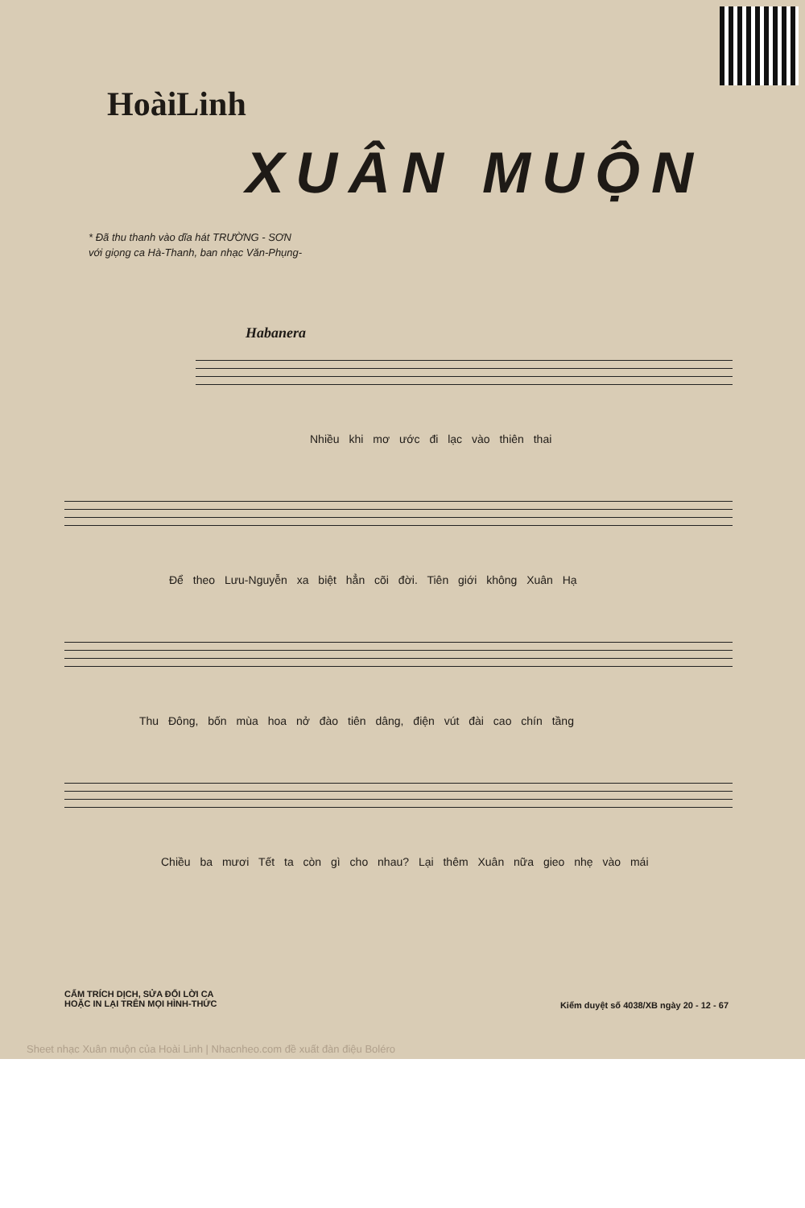HoàiLinh
XUÂN MUỘN
* Đã thu thanh vào dĩa hát TRƯỜNG - SƠN
với giọng ca Hà-Thanh, ban nhạc Văn-Phụng-
Habanera
Nhiều khi mơ ước đi lạc vào thiên thai
Để theo Lưu-Nguyễn xa biệt hẳn cõi đời. Tiên giới không Xuân Hạ
Thu Đông, bốn mùa hoa nở đào tiên dâng, điện vút đài cao chín tầng
Chiều ba mươi Tết ta còn gì cho nhau? Lại thêm Xuân nữa gieo nhẹ vào mái
CẤM TRÍCH DỊCH, SỬA ĐỔI LỜI CA
HOẶC IN LẠI TRÊN MỌI HÌNH-THỨC
Kiểm duyệt số 4038/XB ngày 20 - 12 - 67
Sheet nhạc Xuân muộn của Hoài Linh | Nhacnheo.com đề xuất đàn điệu Boléro